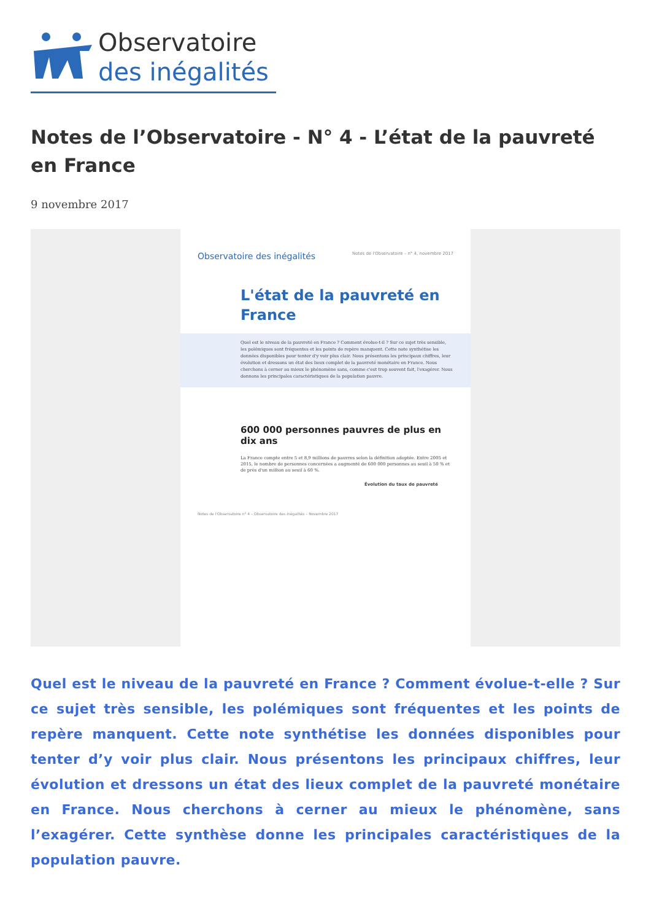Observatoire
des inégalités
Notes de l’Observatoire - N° 4 - L’état de la pauvreté en France
9 novembre 2017
Observatoire des inégalités Notes de l'Observatoire – n° 4, novembre 2017
L'état de la pauvreté en France
Quel est le niveau de la pauvreté en France ? Comment évolue-t-il ? Sur ce sujet très sensible, les polémiques sont fréquentes et les points de repère manquent. Cette note synthétise les données disponibles pour tenter d'y voir plus clair. Nous présentons les principaux chiffres, leur évolution et dressons un état des lieux complet de la pauvreté monétaire en France. Nous cherchons à cerner au mieux le phénomène sans, comme c'est trop souvent fait, l'exagérer. Nous donnons les principales caractéristiques de la population pauvre.
600 000 personnes pauvres de plus en dix ans
La France compte entre 5 et 8,9 millions de pauvres selon la définition adoptée. Entre 2005 et 2015, le nombre de personnes concernées a augmenté de 600 000 personnes au seuil à 50 % et de près d'un million au seuil à 60 %.
Évolution du taux de pauvreté
Notes de l'Observatoire n° 4 – Observatoire des inégalités – Novembre 2017
Quel est le niveau de la pauvreté en France ? Comment évolue-t-elle ? Sur ce sujet très sensible, les polémiques sont fréquentes et les points de repère manquent. Cette note synthétise les données disponibles pour tenter d’y voir plus clair. Nous présentons les principaux chiffres, leur évolution et dressons un état des lieux complet de la pauvreté monétaire en France. Nous cherchons à cerner au mieux le phénomène, sans l’exagérer. Cette synthèse donne les principales caractéristiques de la population pauvre.